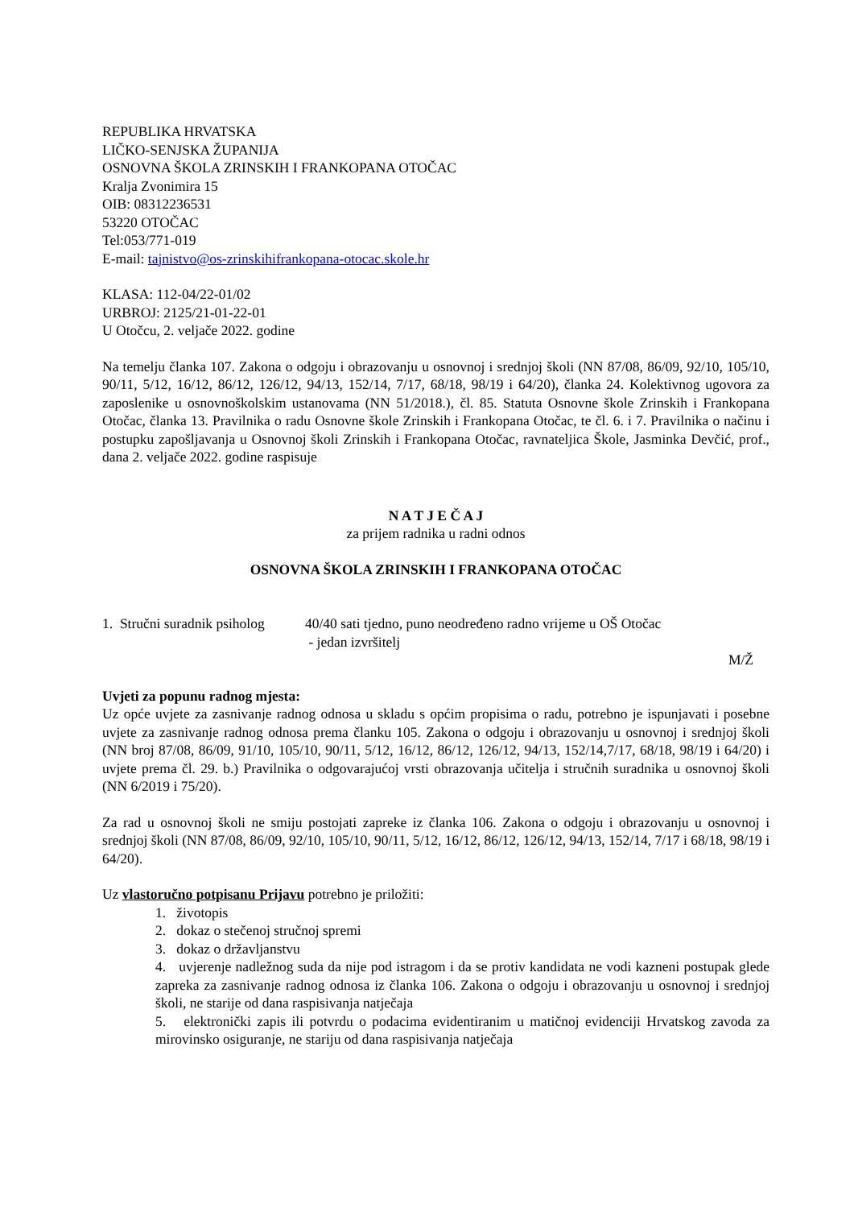REPUBLIKA HRVATSKA
LIČKO-SENJSKA ŽUPANIJA
OSNOVNA ŠKOLA ZRINSKIH I FRANKOPANA OTOČAC
Kralja Zvonimira 15
OIB: 08312236531
53220 OTOČAC
Tel:053/771-019
E-mail: tajnistvo@os-zrinskihifrankopana-otocac.skole.hr
KLASA: 112-04/22-01/02
URBROJ: 2125/21-01-22-01
U Otočcu, 2. veljače 2022. godine
Na temelju članka 107. Zakona o odgoju i obrazovanju u osnovnoj i srednjoj školi (NN 87/08, 86/09, 92/10, 105/10, 90/11, 5/12, 16/12, 86/12, 126/12, 94/13, 152/14, 7/17, 68/18, 98/19 i 64/20), članka 24. Kolektivnog ugovora za zaposlenike u osnovnoškolskim ustanovama (NN 51/2018.), čl. 85. Statuta Osnovne škole Zrinskih i Frankopana Otočac, članka 13. Pravilnika o radu Osnovne škole Zrinskih i Frankopana Otočac, te čl. 6. i 7. Pravilnika o načinu i postupku zapošljavanja u Osnovnoj školi Zrinskih i Frankopana Otočac, ravnateljica Škole, Jasminka Devčić, prof., dana 2. veljače 2022. godine raspisuje
N A T J E Č A J
za prijem radnika u radni odnos
OSNOVNA ŠKOLA ZRINSKIH I FRANKOPANA OTOČAC
1. Stručni suradnik psiholog
40/40 sati tjedno, puno neodređeno radno vrijeme u OŠ Otočac
- jedan izvršitelj
M/Ž
Uvjeti za popunu radnog mjesta:
Uz opće uvjete za zasnivanje radnog odnosa u skladu s općim propisima o radu, potrebno je ispunjavati i posebne uvjete za zasnivanje radnog odnosa prema članku 105. Zakona o odgoju i obrazovanju u osnovnoj i srednjoj školi (NN broj 87/08, 86/09, 91/10, 105/10, 90/11, 5/12, 16/12, 86/12, 126/12, 94/13, 152/14,7/17, 68/18, 98/19 i 64/20) i uvjete prema čl. 29. b.) Pravilnika o odgovarajućoj vrsti obrazovanja učitelja i stručnih suradnika u osnovnoj školi (NN 6/2019 i 75/20).
Za rad u osnovnoj školi ne smiju postojati zapreke iz članka 106. Zakona o odgoju i obrazovanju u osnovnoj i srednjoj školi (NN 87/08, 86/09, 92/10, 105/10, 90/11, 5/12, 16/12, 86/12, 126/12, 94/13, 152/14, 7/17 i 68/18, 98/19 i 64/20).
Uz vlastoručno potpisanu Prijavu potrebno je priložiti:
1. životopis
2. dokaz o stečenoj stručnoj spremi
3. dokaz o državljanstvu
4. uvjerenje nadležnog suda da nije pod istragom i da se protiv kandidata ne vodi kazneni postupak glede zapreka za zasnivanje radnog odnosa iz članka 106. Zakona o odgoju i obrazovanju u osnovnoj i srednjoj školi, ne starije od dana raspisivanja natječaja
5. elektronički zapis ili potvrdu o podacima evidentiranim u matičnoj evidenciji Hrvatskog zavoda za mirovinsko osiguranje, ne stariju od dana raspisivanja natječaja